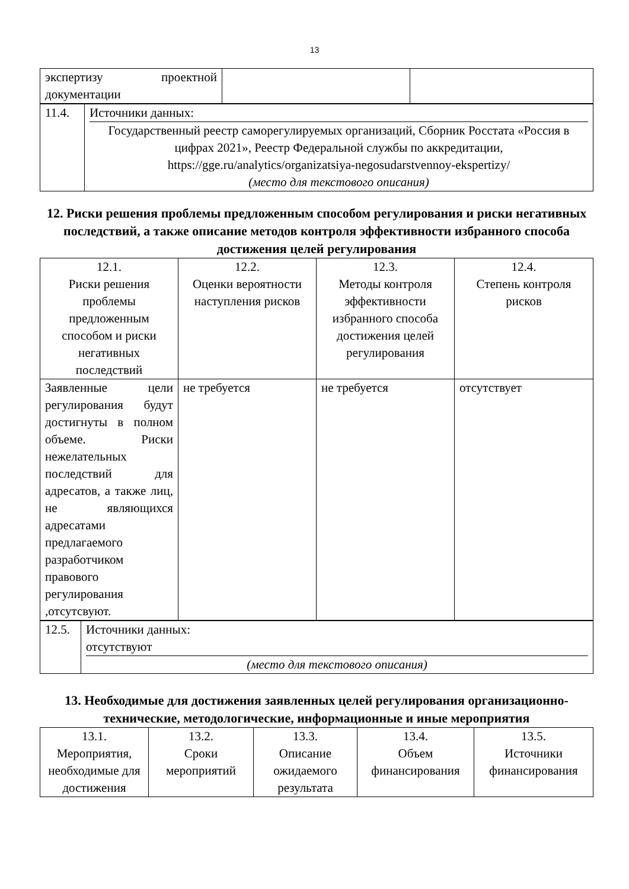13
| экспертизу проектной документации | | |
| 11.4. | Источники данных: Государственный реестр саморегулируемых организаций, Сборник Росстата «Россия в цифрах 2021», Реестр Федеральной службы по аккредитации, https://gge.ru/analytics/organizatsiya-negosudarstvennoy-ekspertizy/ (место для текстового описания) |
12. Риски решения проблемы предложенным способом регулирования и риски негативных последствий, а также описание методов контроля эффективности избранного способа достижения целей регулирования
| 12.1. Риски решения проблемы предложенным способом и риски негативных последствий | 12.2. Оценки вероятности наступления рисков | 12.3. Методы контроля эффективности избранного способа достижения целей регулирования | 12.4. Степень контроля рисков |
| Заявленные цели регулирования будут достигнуты в полном объеме. Риски нежелательных последствий для адресатов, а также лиц, не являющихся адресатами предлагаемого разработчиком правового регулирования ,отсутсвуют. | не требуется | не требуется | отсутствует |
| 12.5. | Источники данных: отсутствуют (место для текстового описания) |
13. Необходимые для достижения заявленных целей регулирования организационно-технические, методологические, информационные и иные мероприятия
| 13.1. Мероприятия, необходимые для достижения | 13.2. Сроки мероприятий | 13.3. Описание ожидаемого результата | 13.4. Объем финансирования | 13.5. Источники финансирования |